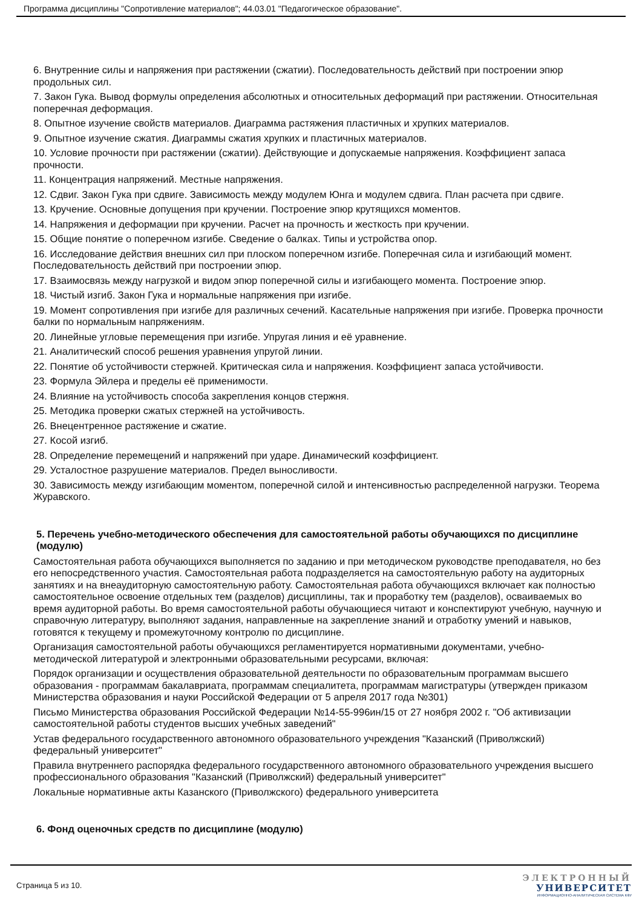Программа дисциплины "Сопротивление материалов"; 44.03.01 "Педагогическое образование".
6. Внутренние силы и напряжения при растяжении (сжатии). Последовательность действий при построении эпюр продольных сил.
7. Закон Гука. Вывод формулы определения абсолютных и относительных деформаций при растяжении. Относительная поперечная деформация.
8. Опытное изучение свойств материалов. Диаграмма растяжения пластичных и хрупких материалов.
9. Опытное изучение сжатия. Диаграммы сжатия хрупких и пластичных материалов.
10. Условие прочности при растяжении (сжатии). Действующие и допускаемые напряжения. Коэффициент запаса прочности.
11. Концентрация напряжений. Местные напряжения.
12. Сдвиг. Закон Гука при сдвиге. Зависимость между модулем Юнга и модулем сдвига. План расчета при сдвиге.
13. Кручение. Основные допущения при кручении. Построение эпюр крутящихся моментов.
14. Напряжения и деформации при кручении. Расчет на прочность и жесткость при кручении.
15. Общие понятие о поперечном изгибе. Сведение о балках. Типы и устройства опор.
16. Исследование действия внешних сил при плоском поперечном изгибе. Поперечная сила и изгибающий момент. Последовательность действий при построении эпюр.
17. Взаимосвязь между нагрузкой и видом эпюр поперечной силы и изгибающего момента. Построение эпюр.
18. Чистый изгиб. Закон Гука и нормальные напряжения при изгибе.
19. Момент сопротивления при изгибе для различных сечений. Касательные напряжения при изгибе. Проверка прочности балки по нормальным напряжениям.
20. Линейные угловые перемещения при изгибе. Упругая линия и её уравнение.
21. Аналитический способ решения уравнения упругой линии.
22. Понятие об устойчивости стержней. Критическая сила и напряжения. Коэффициент запаса устойчивости.
23. Формула Эйлера и пределы её применимости.
24. Влияние на устойчивость способа закрепления концов стержня.
25. Методика проверки сжатых стержней на устойчивость.
26. Внецентренное растяжение и сжатие.
27. Косой изгиб.
28. Определение перемещений и напряжений при ударе. Динамический коэффициент.
29. Усталостное разрушение материалов. Предел выносливости.
30. Зависимость между изгибающим моментом, поперечной силой и интенсивностью распределенной нагрузки. Теорема Журавского.
5. Перечень учебно-методического обеспечения для самостоятельной работы обучающихся по дисциплине (модулю)
Самостоятельная работа обучающихся выполняется по заданию и при методическом руководстве преподавателя, но без его непосредственного участия. Самостоятельная работа подразделяется на самостоятельную работу на аудиторных занятиях и на внеаудиторную самостоятельную работу. Самостоятельная работа обучающихся включает как полностью самостоятельное освоение отдельных тем (разделов) дисциплины, так и проработку тем (разделов), осваиваемых во время аудиторной работы. Во время самостоятельной работы обучающиеся читают и конспектируют учебную, научную и справочную литературу, выполняют задания, направленные на закрепление знаний и отработку умений и навыков, готовятся к текущему и промежуточному контролю по дисциплине.
Организация самостоятельной работы обучающихся регламентируется нормативными документами, учебно-методической литературой и электронными образовательными ресурсами, включая:
Порядок организации и осуществления образовательной деятельности по образовательным программам высшего образования - программам бакалавриата, программам специалитета, программам магистратуры (утвержден приказом Министерства образования и науки Российской Федерации от 5 апреля 2017 года №301)
Письмо Министерства образования Российской Федерации №14-55-996ин/15 от 27 ноября 2002 г. "Об активизации самостоятельной работы студентов высших учебных заведений"
Устав федерального государственного автономного образовательного учреждения "Казанский (Приволжский) федеральный университет"
Правила внутреннего распорядка федерального государственного автономного образовательного учреждения высшего профессионального образования "Казанский (Приволжский) федеральный университет"
Локальные нормативные акты Казанского (Приволжского) федерального университета
6. Фонд оценочных средств по дисциплине (модулю)
Страница 5 из 10.
ЭЛЕКТРОННЫЙ
УНИВЕРСИТЕТ
ИНФОРМАЦИОННО-АНАЛИТИЧЕСКАЯ СИСТЕМА КФУ